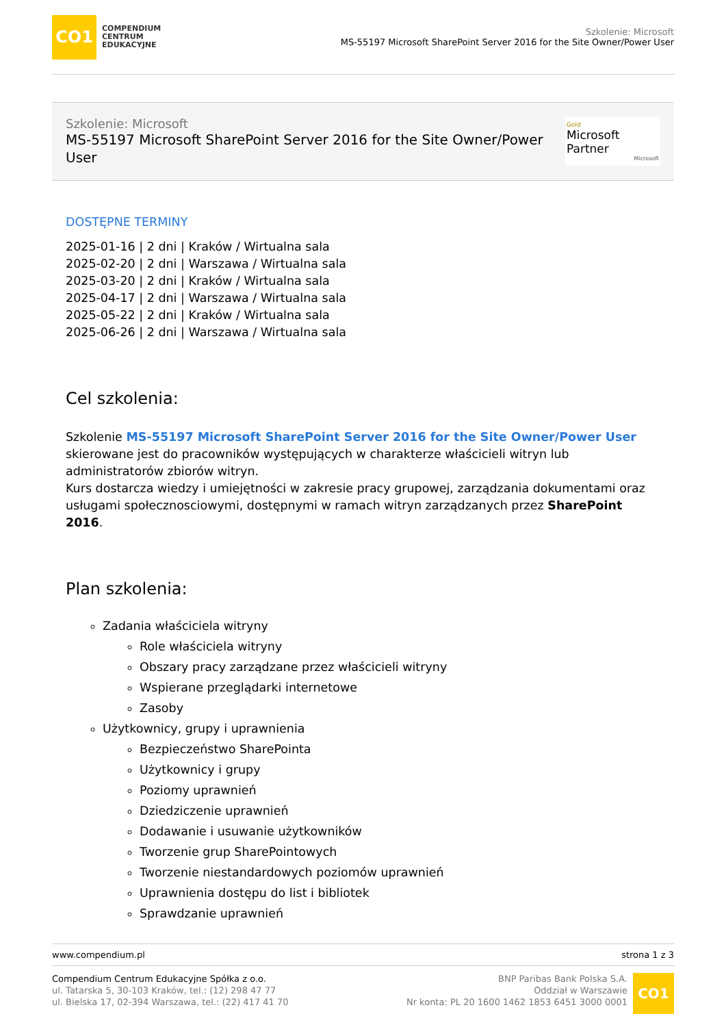CO1
COMPENDIUM
CENTRUM
EDUKACYJNE
Szkolenie: Microsoft
MS-55197 Microsoft SharePoint Server 2016 for the Site Owner/Power User
Szkolenie: Microsoft
MS-55197 Microsoft SharePoint Server 2016 for the Site Owner/Power
User
Gold
Microsoft Partner
Microsoft
DOSTĘPNE TERMINY
2025-01-16 | 2 dni | Kraków / Wirtualna sala
2025-02-20 | 2 dni | Warszawa / Wirtualna sala
2025-03-20 | 2 dni | Kraków / Wirtualna sala
2025-04-17 | 2 dni | Warszawa / Wirtualna sala
2025-05-22 | 2 dni | Kraków / Wirtualna sala
2025-06-26 | 2 dni | Warszawa / Wirtualna sala
Cel szkolenia:
Szkolenie MS-55197 Microsoft SharePoint Server 2016 for the Site Owner/Power User skierowane jest do pracowników występujących w charakterze właścicieli witryn lub administratorów zbiorów witryn.
Kurs dostarcza wiedzy i umiejętności w zakresie pracy grupowej, zarządzania dokumentami oraz usługami społecznosciowymi, dostępnymi w ramach witryn zarządzanych przez SharePoint 2016.
Plan szkolenia:
Zadania właściciela witryny
Role właściciela witryny
Obszary pracy zarządzane przez właścicieli witryny
Wspierane przeglądarki internetowe
Zasoby
Użytkownicy, grupy i uprawnienia
Bezpieczeństwo SharePointa
Użytkownicy i grupy
Poziomy uprawnień
Dziedziczenie uprawnień
Dodawanie i usuwanie użytkowników
Tworzenie grup SharePointowych
Tworzenie niestandardowych poziomów uprawnień
Uprawnienia dostępu do list i bibliotek
Sprawdzanie uprawnień
www.compendium.pl strona 1 z 3
Compendium Centrum Edukacyjne Spółka z o.o.
ul. Tatarska 5, 30-103 Kraków, tel.: (12) 298 47 77
ul. Bielska 17, 02-394 Warszawa, tel.: (22) 417 41 70
BNP Paribas Bank Polska S.A.
Oddział w Warszawie
Nr konta: PL 20 1600 1462 1853 6451 3000 0001
CO1